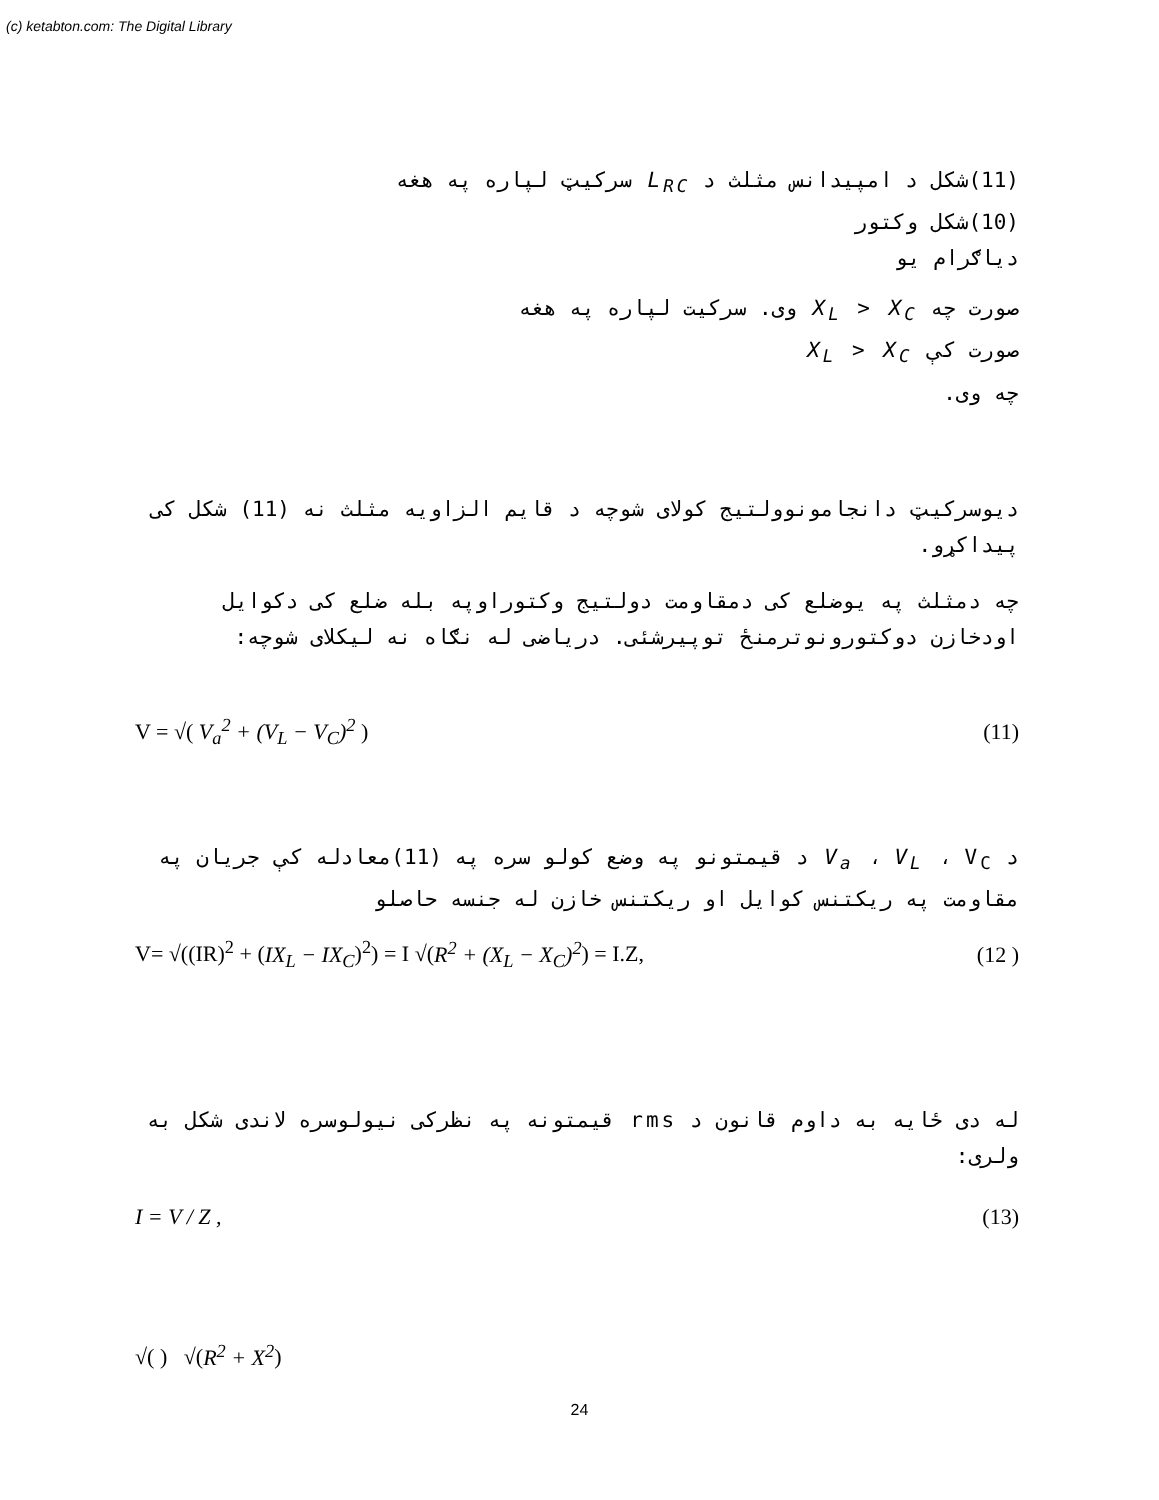(c) ketabton.com: The Digital Library
(11)شکل د امپیدانس مثلث د L<sub>RC</sub> سرکیټ لپاره په هغه
(10)شکل وکتور
دیاګرام یو
صورت چه X<sub>L</sub> > X<sub>C</sub> وی. سرکیت لپاره په هغه
صورت کې X<sub>L</sub> > X<sub>C</sub>
چه وی.
دیوسرکیټ دانجامونوولتیج کولای شوچه د قایم الزاویه مثلث نه (11) شکل کی پیداکړو.
چه دمثلث په یوضلع کی دمقاومت دولتیج وکتوراوپه بله ضلع کی دکوایل اودخازن دوکتورونوترمنځ توپیرشئی. دریاضی له نګاه نه لیکلای شوچه:
V = √( V<sub>a</sub><sup>2</sup> + (V<sub>L</sub> − V<sub>C</sub>)<sup>2</sup> ) (11)
د V<sub>a</sub> ، V<sub>L</sub> ، V<sub>C</sub> د قیمتونو په وضع کولو سره په (11)معادله کې جریان په مقاومت په ریکتنس کوایل او ریکتنس خازن له جنسه حاصلو
V= √((IR)<sup>2</sup> + (IX<sub>L</sub> − IX<sub>C</sub>)<sup>2</sup>) = I √(R<sup>2</sup> + (X<sub>L</sub> − X<sub>C</sub>)<sup>2</sup>) = I.Z, (12 )
له دی ځایه به داوم قانون د rms قیمتونه په نظرکی نیولوسره لاندی شکل به ولری:
I = V / Z , (13)
√( ) √(R<sup>2</sup> + X<sup>2</sup>)
24